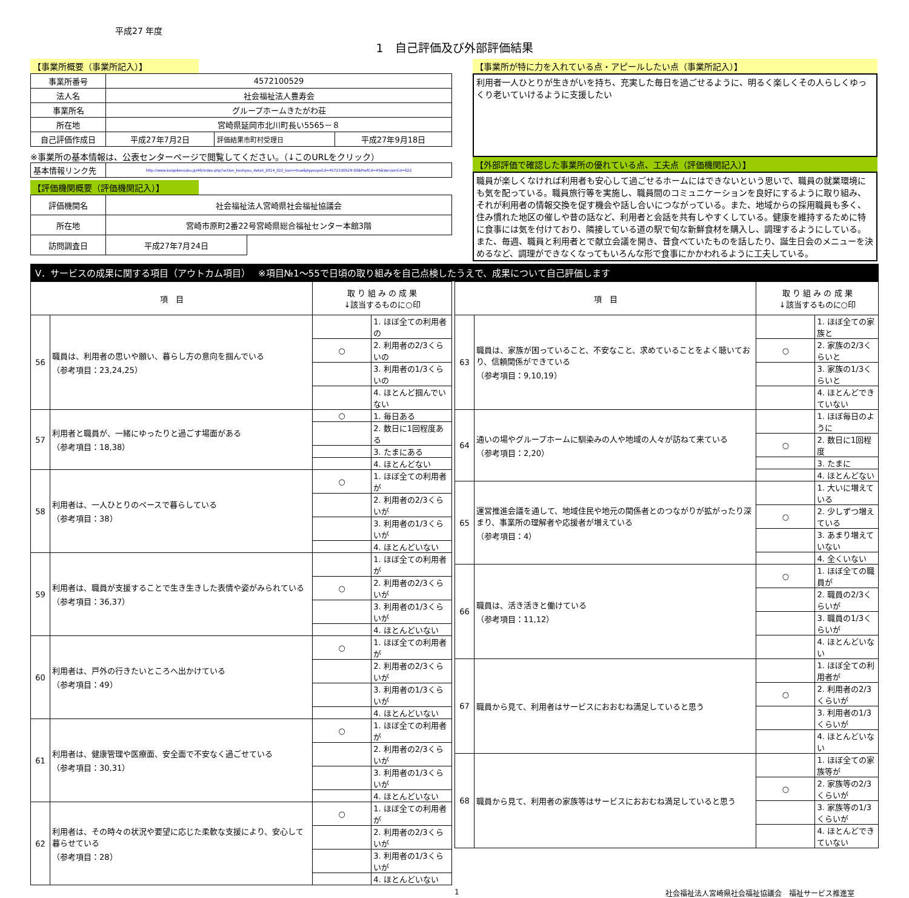平成27 年度
1　自己評価及び外部評価結果
【事業所概要（事業所記入）】
| 事業所番号 | 4572100529 | | |
| 法人名 | 社会福祉法人豊寿会 | | |
| 事業所名 | グループホームきたがわ荘 | | |
| 所在地 | 宮崎県延岡市北川町長い5565－８ | | |
| 自己評価作成日 | 平成27年7月2日 | 評価結果市町村受理日 | 平成27年9月18日 |
※事業所の基本情報は、公表センターページで閲覧してください。（↓このURLをクリック）
| 基本情報リンク先 | http://www.kaigokensaku.jp/45/index.php?action_kouhyou_detail_2014_022_kani=true&JigyosyoCd=4572100529-00&PrefCd=45&VersionCd=022 |
【評価機関概要（評価機関記入）】
| 評価機関名 | 社会福祉法人宮崎県社会福祉協議会 | |
| 所在地 | 宮崎市原町2番22号宮崎県総合福祉センター本館3階 | |
| 訪問調査日 | 平成27年7月24日 | |
【事業所が特に力を入れている点・アピールしたい点（事業所記入）】
利用者一人ひとりが生きがいを持ち、充実した毎日を過ごせるように、明るく楽しくその人らしくゆっくり老いていけるように支援したい
【外部評価で確認した事業所の優れている点、工夫点（評価機関記入）】
職員が楽しくなければ利用者も安心して過ごせるホームにはできないという思いで、職員の就業環境にも気を配っている。職員旅行等を実施し、職員間のコミュニケーションを良好にするように取り組み、それが利用者の情報交換を促す機会や話し合いにつながっている。また、地域からの採用職員も多く、住み慣れた地区の催しや昔の話など、利用者と会話を共有しやすくしている。健康を維持するために特に食事には気を付けており、隣接している道の駅で旬な新鮮食材を購入し、調理するようにしている。また、毎週、職員と利用者とで献立会議を開き、昔食べていたものを話したり、誕生日会のメニューを決めるなど、調理ができなくなってもいろんな形で食事にかかわれるように工夫している。
Ⅴ．サービスの成果に関する項目（アウトカム項目）　 ※項目№1～55で日頃の取り組みを自己点検したうえで、成果について自己評価します
| 項 目 | | 取 り 組 み の 成 果 ↓該当するものに○印 | |
| --- | --- | --- | --- |
| 56 | 職員は、利用者の思いや願い、暮らし方の意向を掴んでいる （参考項目：23,24,25） | | 1. ほぼ全ての利用者の |
| | | ○ | 2. 利用者の2/3くらいの |
| | | | 3. 利用者の1/3くらいの |
| | | | 4. ほとんど掴んでいない |
| 57 | 利用者と職員が、一緒にゆったりと過ごす場面がある （参考項目：18,38） | ○ | 1. 毎日ある |
| | | | 2. 数日に1回程度ある |
| | | | 3. たまにある |
| | | | 4. ほとんどない |
| 58 | 利用者は、一人ひとりのペースで暮らしている （参考項目：38） | ○ | 1. ほぼ全ての利用者が |
| | | | 2. 利用者の2/3くらいが |
| | | | 3. 利用者の1/3くらいが |
| | | | 4. ほとんどいない |
| 59 | 利用者は、職員が支援することで生き生きした表情や姿がみられている （参考項目：36,37） | | 1. ほぼ全ての利用者が |
| | | ○ | 2. 利用者の2/3くらいが |
| | | | 3. 利用者の1/3くらいが |
| | | | 4. ほとんどいない |
| 60 | 利用者は、戸外の行きたいところへ出かけている （参考項目：49） | ○ | 1. ほぼ全ての利用者が |
| | | | 2. 利用者の2/3くらいが |
| | | | 3. 利用者の1/3くらいが |
| | | | 4. ほとんどいない |
| 61 | 利用者は、健康管理や医療面、安全面で不安なく過ごせている （参考項目：30,31） | ○ | 1. ほぼ全ての利用者が |
| | | | 2. 利用者の2/3くらいが |
| | | | 3. 利用者の1/3くらいが |
| | | | 4. ほとんどいない |
| 62 | 利用者は、その時々の状況や要望に応じた柔軟な支援により、安心して暮らせている （参考項目：28） | ○ | 1. ほぼ全ての利用者が |
| | | | 2. 利用者の2/3くらいが |
| | | | 3. 利用者の1/3くらいが |
| | | | 4. ほとんどいない |
| 項 目 | | 取 り 組 み の 成 果 ↓該当するものに○印 | |
| --- | --- | --- | --- |
| 63 | 職員は、家族が困っていること、不安なこと、求めていることをよく聴いており、信頼関係ができている （参考項目：9,10,19） | | 1. ほぼ全ての家族と |
| | | ○ | 2. 家族の2/3くらいと |
| | | | 3. 家族の1/3くらいと |
| | | | 4. ほとんどできていない |
| 64 | 通いの場やグループホームに馴染みの人や地域の人々が訪ねて来ている （参考項目：2,20） | | 1. ほぼ毎日のように |
| | | ○ | 2. 数日に1回程度 |
| | | | 3. たまに |
| | | | 4. ほとんどない |
| 65 | 運営推進会議を通して、地域住民や地元の関係者とのつながりが拡がったり深まり、事業所の理解者や応援者が増えている （参考項目：4） | | 1. 大いに増えている |
| | | ○ | 2. 少しずつ増えている |
| | | | 3. あまり増えていない |
| | | | 4. 全くいない |
| 66 | 職員は、活き活きと働けている （参考項目：11,12） | ○ | 1. ほぼ全ての職員が |
| | | | 2. 職員の2/3くらいが |
| | | | 3. 職員の1/3くらいが |
| | | | 4. ほとんどいない |
| 67 | 職員から見て、利用者はサービスにおおむね満足していると思う | | 1. ほぼ全ての利用者が |
| | | ○ | 2. 利用者の2/3くらいが |
| | | | 3. 利用者の1/3くらいが |
| | | | 4. ほとんどいない |
| 68 | 職員から見て、利用者の家族等はサービスにおおむね満足していると思う | | 1. ほぼ全ての家族等が |
| | | ○ | 2. 家族等の2/3くらいが |
| | | | 3. 家族等の1/3くらいが |
| | | | 4. ほとんどできていない |
1 社会福祉法人宮崎県社会福祉協議会　福祉サービス推進室